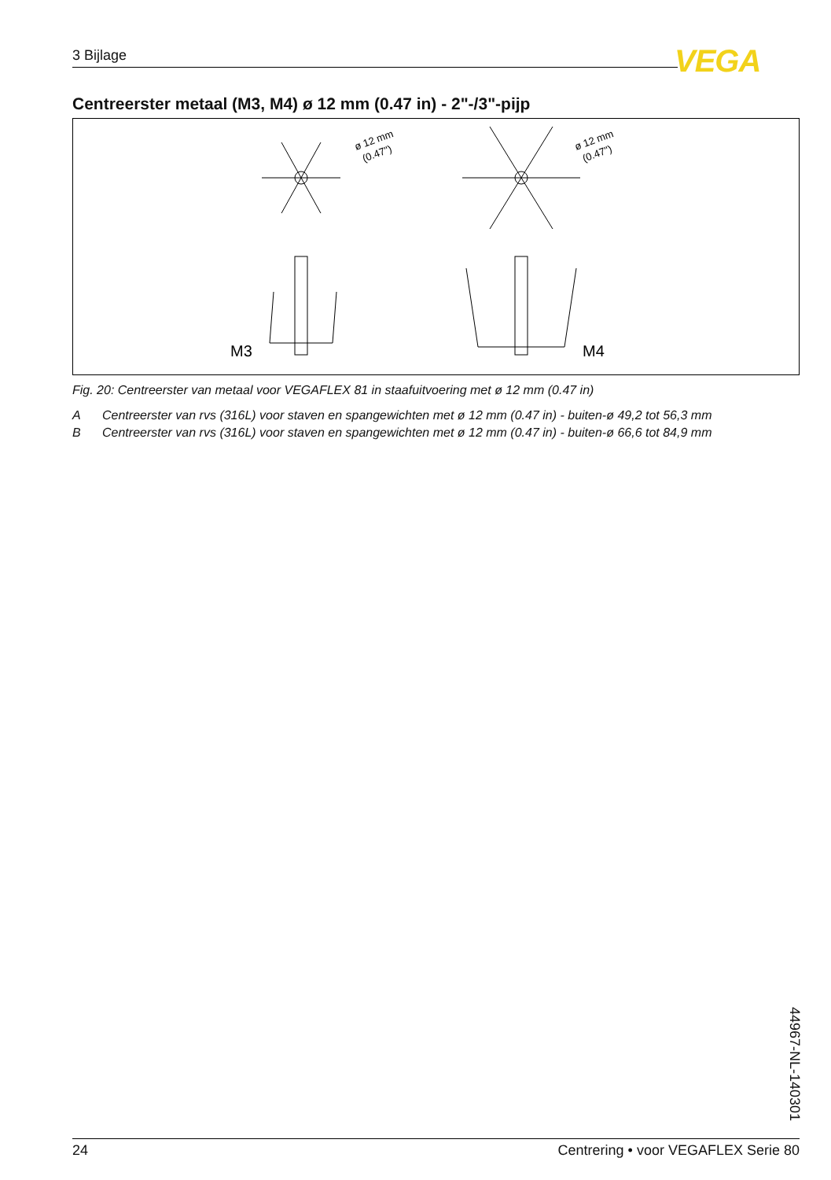3 Bijlage VEGA
Centreerster metaal (M3, M4) ø 12 mm (0.47 in) - 2"-/3"-pijp
ø 12 mm
(0.47")
ø 12 mm
(0.47")
M3
M4
Fig. 20: Centreerster van metaal voor VEGAFLEX 81 in staafuitvoering met ø 12 mm (0.47 in)
A Centreerster van rvs (316L) voor staven en spangewichten met ø 12 mm (0.47 in) - buiten-ø 49,2 tot 56,3 mm
B Centreerster van rvs (316L) voor staven en spangewichten met ø 12 mm (0.47 in) - buiten-ø 66,6 tot 84,9 mm
44967-NL-140301
24 Centrering • voor VEGAFLEX Serie 80